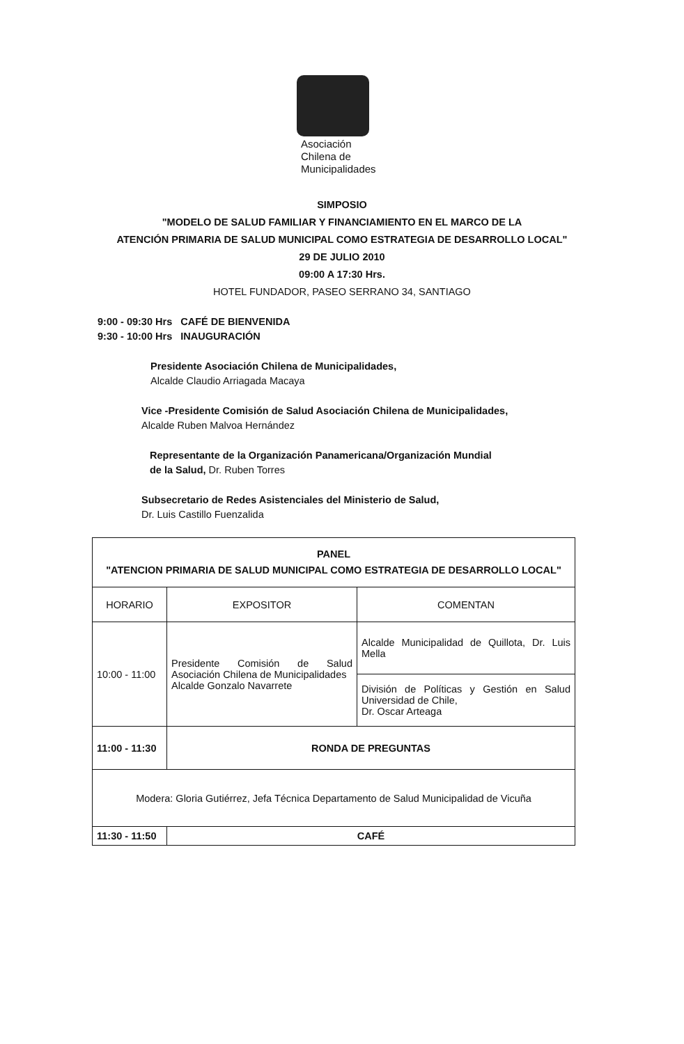Asociación
Chilena de
Municipalidades
SIMPOSIO
"MODELO DE SALUD FAMILIAR Y FINANCIAMIENTO EN EL MARCO DE LA
ATENCIÓN PRIMARIA DE SALUD MUNICIPAL COMO ESTRATEGIA DE DESARROLLO LOCAL"
29 DE JULIO 2010
09:00 A 17:30 Hrs.
HOTEL FUNDADOR, PASEO SERRANO 34, SANTIAGO
9:00 - 09:30 Hrs CAFÉ DE BIENVENIDA
9:30 - 10:00 Hrs INAUGURACIÓN
Presidente Asociación Chilena de Municipalidades,
Alcalde Claudio Arriagada Macaya
Vice -Presidente Comisión de Salud Asociación Chilena de Municipalidades,
Alcalde Ruben Malvoa Hernández
Representante de la Organización Panamericana/Organización Mundial
de la Salud, Dr. Ruben Torres
Subsecretario de Redes Asistenciales del Ministerio de Salud,
Dr. Luis Castillo Fuenzalida
| PANEL "ATENCION PRIMARIA DE SALUD MUNICIPAL COMO ESTRATEGIA DE DESARROLLO LOCAL" | | |
| --- | --- | --- |
| HORARIO | EXPOSITOR | COMENTAN |
| 10:00 - 11:00 | Presidente Comisión de Salud Asociación Chilena de Municipalidades Alcalde Gonzalo Navarrete | Alcalde Municipalidad de Quillota, Dr. Luis Mella |
| | | División de Políticas y Gestión en Salud Universidad de Chile, Dr. Oscar Arteaga |
| 11:00 - 11:30 | RONDA DE PREGUNTAS | |
| Modera: Gloria Gutiérrez, Jefa Técnica Departamento de Salud Municipalidad de Vicuña | | |
| 11:30 - 11:50 | CAFÉ | |